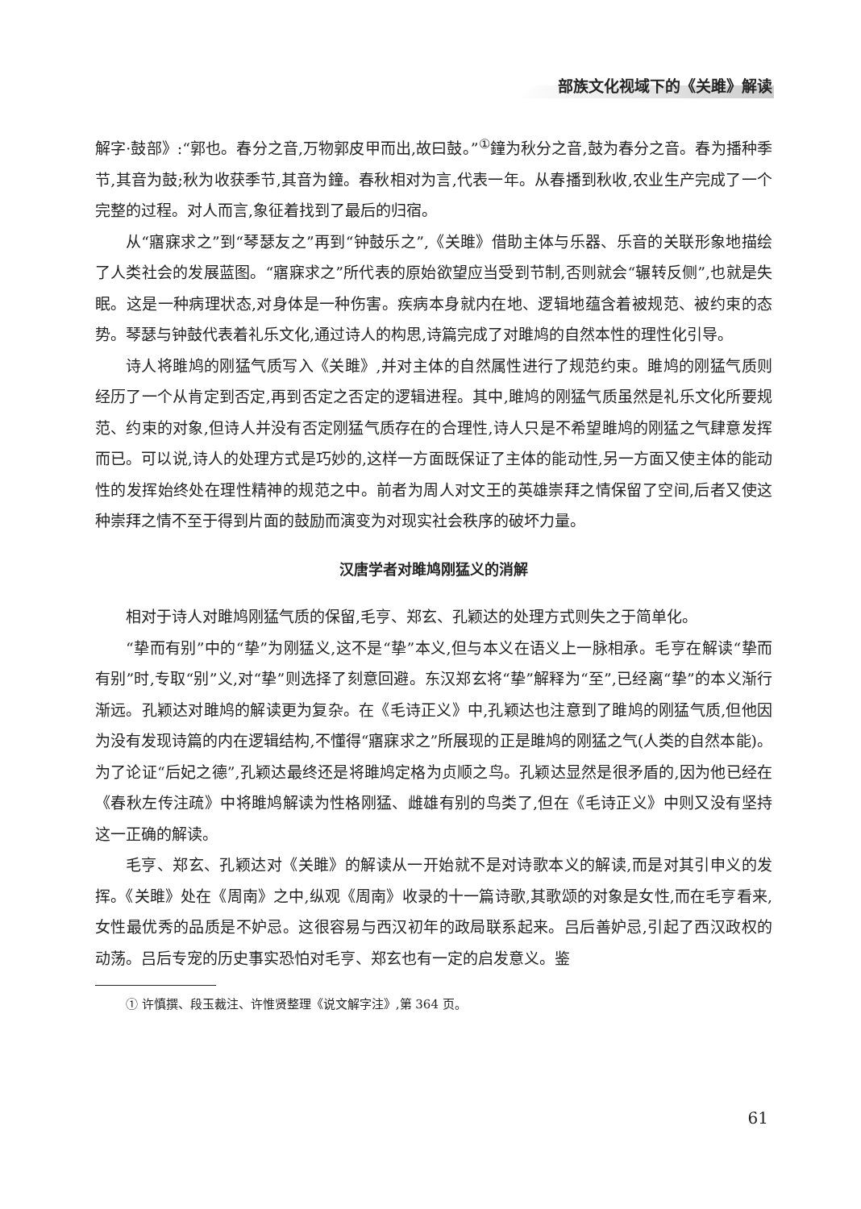部族文化视域下的《关雎》解读
解字·鼓部》:“郭也。春分之音,万物郭皮甲而出,故曰鼓。”<sup>①</sup>鐘为秋分之音,鼓为春分之音。春为播种季节,其音为鼓;秋为收获季节,其音为鐘。春秋相对为言,代表一年。从春播到秋收,农业生产完成了一个完整的过程。对人而言,象征着找到了最后的归宿。
从“寤寐求之”到“琴瑟友之”再到“钟鼓乐之”,《关雎》借助主体与乐器、乐音的关联形象地描绘了人类社会的发展蓝图。“寤寐求之”所代表的原始欲望应当受到节制,否则就会“辗转反侧”,也就是失眠。这是一种病理状态,对身体是一种伤害。疾病本身就内在地、逻辑地蕴含着被规范、被约束的态势。琴瑟与钟鼓代表着礼乐文化,通过诗人的构思,诗篇完成了对雎鸠的自然本性的理性化引导。
诗人将雎鸠的刚猛气质写入《关雎》,并对主体的自然属性进行了规范约束。雎鸠的刚猛气质则经历了一个从肯定到否定,再到否定之否定的逻辑进程。其中,雎鸠的刚猛气质虽然是礼乐文化所要规范、约束的对象,但诗人并没有否定刚猛气质存在的合理性,诗人只是不希望雎鸠的刚猛之气肆意发挥而已。可以说,诗人的处理方式是巧妙的,这样一方面既保证了主体的能动性,另一方面又使主体的能动性的发挥始终处在理性精神的规范之中。前者为周人对文王的英雄崇拜之情保留了空间,后者又使这种崇拜之情不至于得到片面的鼓励而演变为对现实社会秩序的破坏力量。
汉唐学者对雎鸠刚猛义的消解
相对于诗人对雎鸠刚猛气质的保留,毛亨、郑玄、孔颖达的处理方式则失之于简单化。
“挚而有别”中的“挚”为刚猛义,这不是“挚”本义,但与本义在语义上一脉相承。毛亨在解读“挚而有别”时,专取“别”义,对“挚”则选择了刻意回避。东汉郑玄将“挚”解释为“至”,已经离“挚”的本义渐行渐远。孔颖达对雎鸠的解读更为复杂。在《毛诗正义》中,孔颖达也注意到了雎鸠的刚猛气质,但他因为没有发现诗篇的内在逻辑结构,不懂得“寤寐求之”所展现的正是雎鸠的刚猛之气(人类的自然本能)。为了论证“后妃之德”,孔颖达最终还是将雎鸠定格为贞顺之鸟。孔颖达显然是很矛盾的,因为他已经在《春秋左传注疏》中将雎鸠解读为性格刚猛、雌雄有别的鸟类了,但在《毛诗正义》中则又没有坚持这一正确的解读。
毛亨、郑玄、孔颖达对《关雎》的解读从一开始就不是对诗歌本义的解读,而是对其引申义的发挥。《关雎》处在《周南》之中,纵观《周南》收录的十一篇诗歌,其歌颂的对象是女性,而在毛亨看来,女性最优秀的品质是不妒忌。这很容易与西汉初年的政局联系起来。吕后善妒忌,引起了西汉政权的动荡。吕后专宠的历史事实恐怕对毛亨、郑玄也有一定的启发意义。鉴
① 许慎撰、段玉裁注、许惟贤整理《说文解字注》,第 364 页。
61